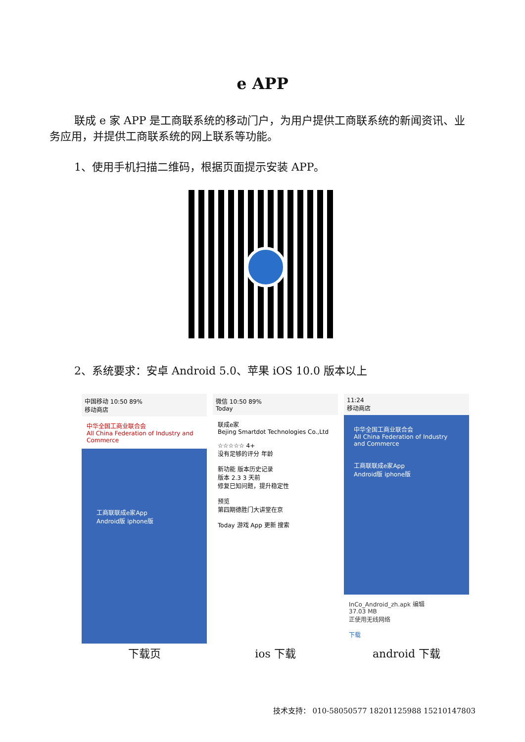e APP
联成 e 家 APP 是工商联系统的移动门户，为用户提供工商联系统的新闻资讯、业务应用，并提供工商联系统的网上联系等功能。
1、使用手机扫描二维码，根据页面提示安装 APP。
2、系统要求：安卓 Android 5.0、苹果 iOS 10.0 版本以上
中国移动 10:50 89%
移动商店
中华全国工商业联合会
All China Federation of Industry and Commerce
工商联联成e家App
Android版 iphone版
下载页
微信 10:50 89%
Today
联成e家
Bejing Smartdot Technologies Co.,Ltd
☆☆☆☆☆ 4+
没有足够的评分 年龄
新功能 版本历史记录
版本 2.3 3 天前
修复已知问题，提升稳定性
预览
第四期德胜门大讲堂在京
Today 游戏 App 更新 搜索
ios 下载
11:24
移动商店
中华全国工商业联合会
All China Federation of Industry and Commerce
工商联联成e家App
Android版 iphone版
InCo_Android_zh.apk 编辑
37.03 MB
正使用无线网络
下载
android 下载
技术支持： 010-58050577 18201125988 15210147803